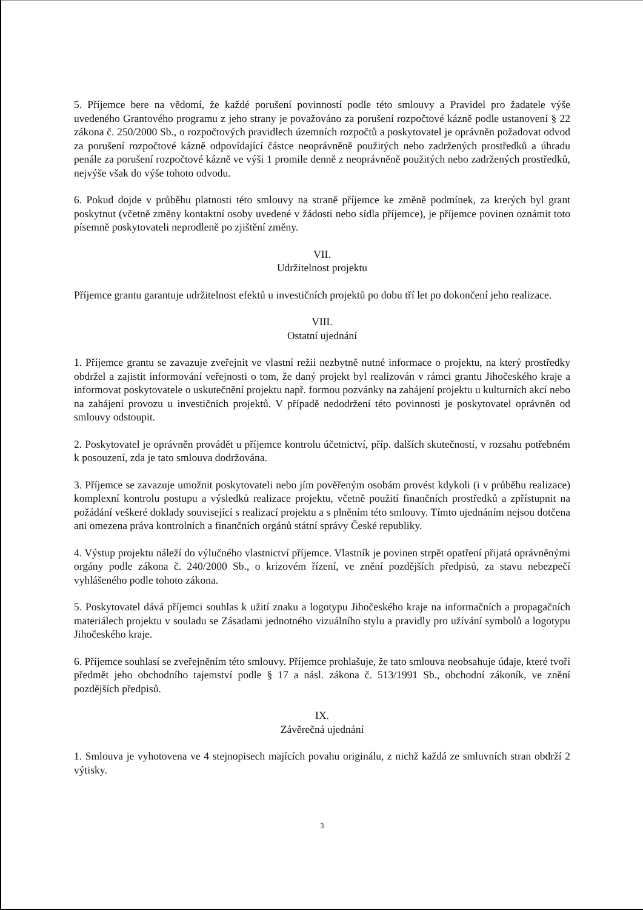5. Příjemce bere na vědomí, že každé porušení povinností podle této smlouvy a Pravidel pro žadatele výše uvedeného Grantového programu z jeho strany je považováno za porušení rozpočtové kázně podle ustanovení § 22 zákona č. 250/2000 Sb., o rozpočtových pravidlech územních rozpočtů a poskytovatel je oprávněn požadovat odvod za porušení rozpočtové kázně odpovídající částce neoprávněně použitých nebo zadržených prostředků a úhradu penále za porušení rozpočtové kázně ve výši 1 promile denně z neoprávněně použitých nebo zadržených prostředků, nejvýše však do výše tohoto odvodu.
6. Pokud dojde v průběhu platnosti této smlouvy na straně příjemce ke změně podmínek, za kterých byl grant poskytnut (včetně změny kontaktní osoby uvedené v žádosti nebo sídla příjemce), je příjemce povinen oznámit toto písemně poskytovateli neprodleně po zjištění změny.
VII.
Udržitelnost projektu
Příjemce grantu garantuje udržitelnost efektů u investičních projektů po dobu tří let po dokončení jeho realizace.
VIII.
Ostatní ujednání
1. Příjemce grantu se zavazuje zveřejnit ve vlastní režii nezbytně nutné informace o projektu, na který prostředky obdržel a zajistit informování veřejnosti o tom, že daný projekt byl realizován v rámci grantu Jihočeského kraje a informovat poskytovatele o uskutečnění projektu např. formou pozvánky na zahájení projektu u kulturních akcí nebo na zahájení provozu u investičních projektů. V případě nedodržení této povinnosti je poskytovatel oprávněn od smlouvy odstoupit.
2. Poskytovatel je oprávněn provádět u příjemce kontrolu účetnictví, příp. dalších skutečností, v rozsahu potřebném k posouzení, zda je tato smlouva dodržována.
3. Příjemce se zavazuje umožnit poskytovateli nebo jím pověřeným osobám provést kdykoli (i v průběhu realizace) komplexní kontrolu postupu a výsledků realizace projektu, včetně použití finančních prostředků a zpřístupnit na požádání veškeré doklady související s realizací projektu a s plněním této smlouvy. Tímto ujednáním nejsou dotčena ani omezena práva kontrolních a finančních orgánů státní správy České republiky.
4. Výstup projektu náleží do výlučného vlastnictví příjemce. Vlastník je povinen strpět opatření přijatá oprávněnými orgány podle zákona č. 240/2000 Sb., o krizovém řízení, ve znění pozdějších předpisů, za stavu nebezpečí vyhlášeného podle tohoto zákona.
5. Poskytovatel dává příjemci souhlas k užití znaku a logotypu Jihočeského kraje na informačních a propagačních materiálech projektu v souladu se Zásadami jednotného vizuálního stylu a pravidly pro užívání symbolů a logotypu Jihočeského kraje.
6. Příjemce souhlasí se zveřejněním této smlouvy. Příjemce prohlašuje, že tato smlouva neobsahuje údaje, které tvoří předmět jeho obchodního tajemství podle § 17 a násl. zákona č. 513/1991 Sb., obchodní zákoník, ve znění pozdějších předpisů.
IX.
Závěrečná ujednání
1. Smlouva je vyhotovena ve 4 stejnopisech majících povahu originálu, z nichž každá ze smluvních stran obdrží 2 výtisky.
3